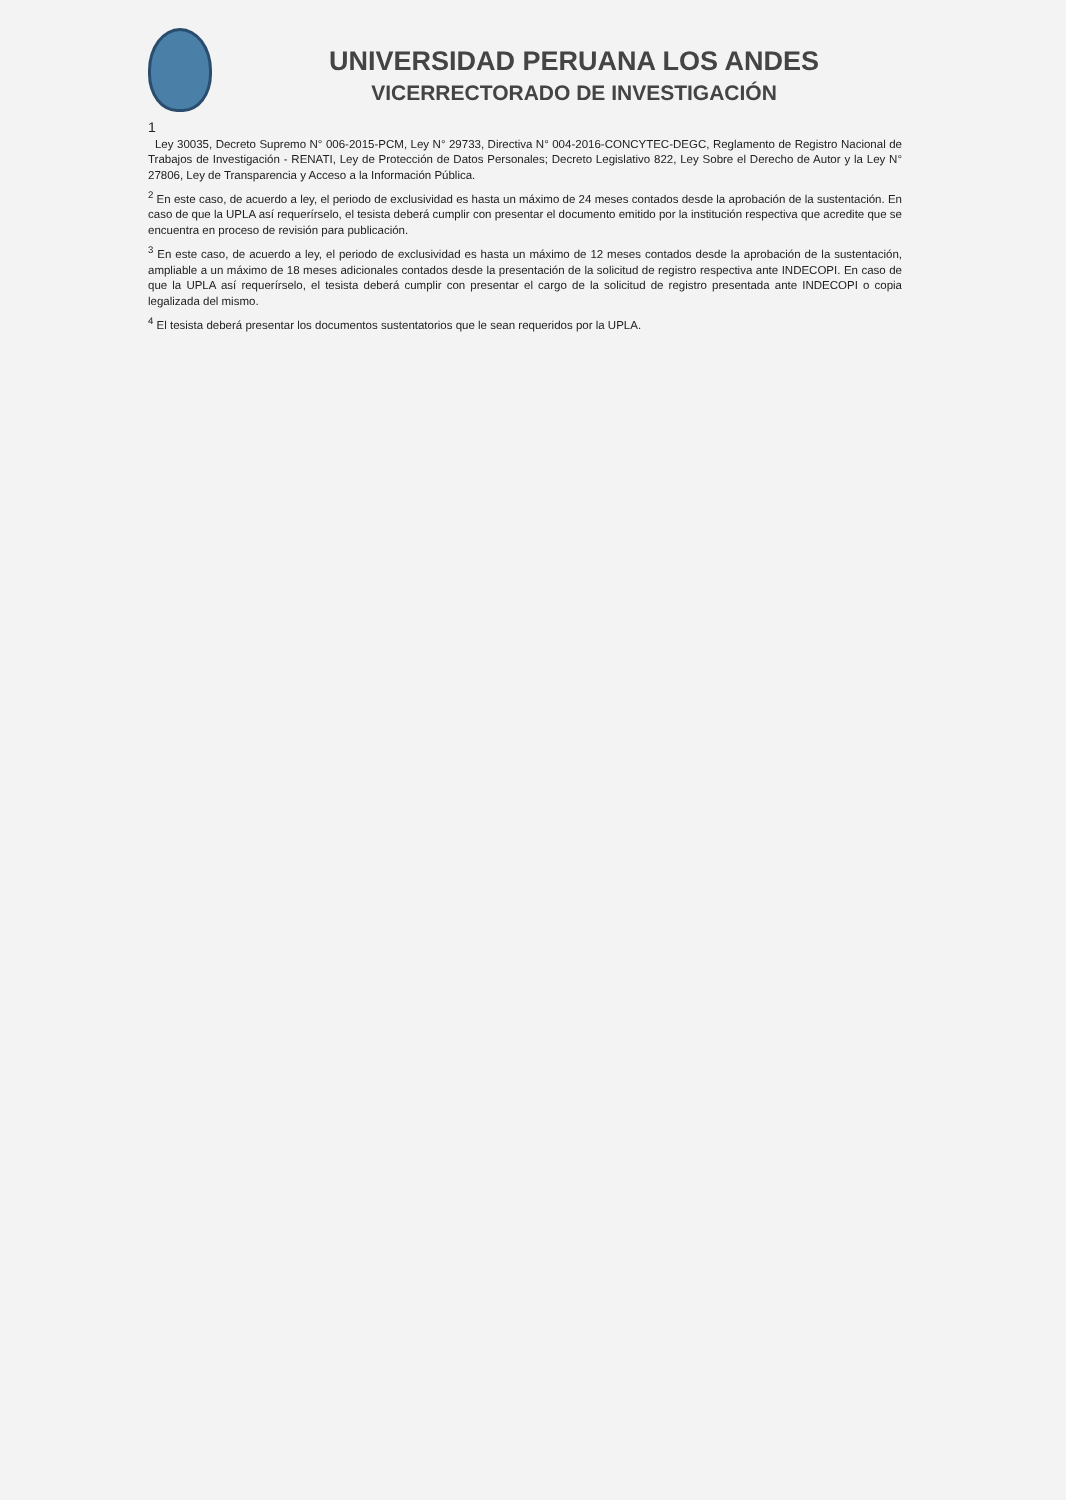UNIVERSIDAD PERUANA LOS ANDES
VICERRECTORADO DE INVESTIGACIÓN
1
Ley 30035, Decreto Supremo N° 006-2015-PCM, Ley N° 29733, Directiva N° 004-2016-CONCYTEC-DEGC, Reglamento de Registro Nacional de Trabajos de Investigación - RENATI, Ley de Protección de Datos Personales; Decreto Legislativo 822, Ley Sobre el Derecho de Autor y la Ley N° 27806, Ley de Transparencia y Acceso a la Información Pública.
<sup>2</sup> En este caso, de acuerdo a ley, el periodo de exclusividad es hasta un máximo de 24 meses contados desde la aprobación de la sustentación. En caso de que la UPLA así requerírselo, el tesista deberá cumplir con presentar el documento emitido por la institución respectiva que acredite que se encuentra en proceso de revisión para publicación.
<sup>3</sup> En este caso, de acuerdo a ley, el periodo de exclusividad es hasta un máximo de 12 meses contados desde la aprobación de la sustentación, ampliable a un máximo de 18 meses adicionales contados desde la presentación de la solicitud de registro respectiva ante INDECOPI. En caso de que la UPLA así requerírselo, el tesista deberá cumplir con presentar el cargo de la solicitud de registro presentada ante INDECOPI o copia legalizada del mismo.
<sup>4</sup> El tesista deberá presentar los documentos sustentatorios que le sean requeridos por la UPLA.